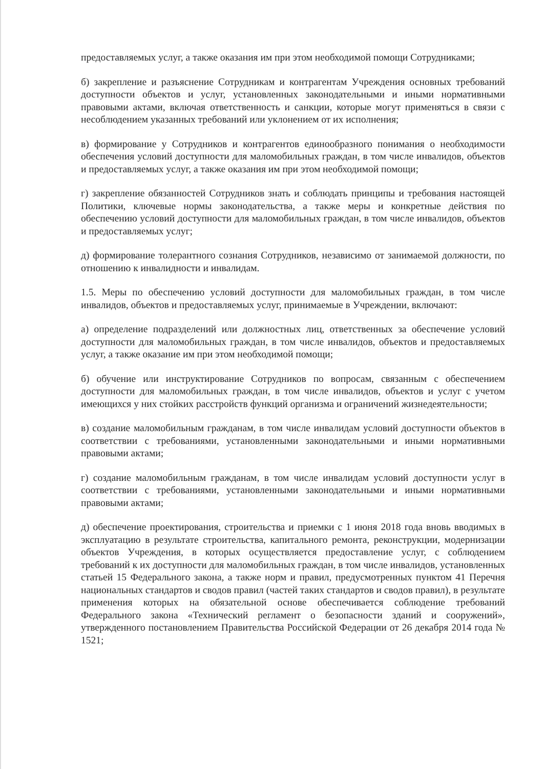предоставляемых услуг, а также оказания им при этом необходимой помощи Сотрудниками;
б) закрепление и разъяснение Сотрудникам и контрагентам Учреждения основных требований доступности объектов и услуг, установленных законодательными и иными нормативными правовыми актами, включая ответственность и санкции, которые могут применяться в связи с несоблюдением указанных требований или уклонением от их исполнения;
в) формирование у Сотрудников и контрагентов единообразного понимания о необходимости обеспечения условий доступности для маломобильных граждан, в том числе инвалидов, объектов и предоставляемых услуг, а также оказания им при этом необходимой помощи;
г) закрепление обязанностей Сотрудников знать и соблюдать принципы и требования настоящей Политики, ключевые нормы законодательства, а также меры и конкретные действия по обеспечению условий доступности для маломобильных граждан, в том числе инвалидов, объектов и предоставляемых услуг;
д) формирование толерантного сознания Сотрудников, независимо от занимаемой должности, по отношению к инвалидности и инвалидам.
1.5. Меры по обеспечению условий доступности для маломобильных граждан, в том числе инвалидов, объектов и предоставляемых услуг, принимаемые в Учреждении, включают:
а) определение подразделений или должностных лиц, ответственных за обеспечение условий доступности для маломобильных граждан, в том числе инвалидов, объектов и предоставляемых услуг, а также оказание им при этом необходимой помощи;
б) обучение или инструктирование Сотрудников по вопросам, связанным с обеспечением доступности для маломобильных граждан, в том числе инвалидов, объектов и услуг с учетом имеющихся у них стойких расстройств функций организма и ограничений жизнедеятельности;
в) создание маломобильным гражданам, в том числе инвалидам условий доступности объектов в соответствии с требованиями, установленными законодательными и иными нормативными правовыми актами;
г) создание маломобильным гражданам, в том числе инвалидам условий доступности услуг в соответствии с требованиями, установленными законодательными и иными нормативными правовыми актами;
д) обеспечение проектирования, строительства и приемки с 1 июня 2018 года вновь вводимых в эксплуатацию в результате строительства, капитального ремонта, реконструкции, модернизации объектов Учреждения, в которых осуществляется предоставление услуг, с соблюдением требований к их доступности для маломобильных граждан, в том числе инвалидов, установленных статьей 15 Федерального закона, а также норм и правил, предусмотренных пунктом 41 Перечня национальных стандартов и сводов правил (частей таких стандартов и сводов правил), в результате применения которых на обязательной основе обеспечивается соблюдение требований Федерального закона «Технический регламент о безопасности зданий и сооружений», утвержденного постановлением Правительства Российской Федерации от 26 декабря 2014 года № 1521;